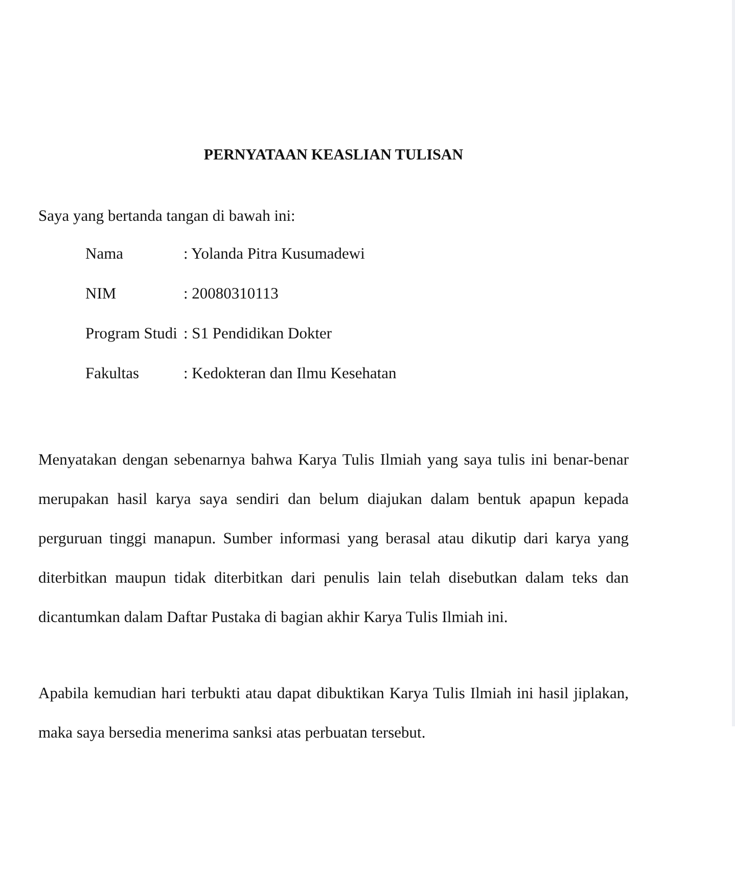PERNYATAAN KEASLIAN TULISAN
Saya yang bertanda tangan di bawah ini:
| Nama | : Yolanda Pitra Kusumadewi |
| NIM | : 20080310113 |
| Program Studi | : S1 Pendidikan Dokter |
| Fakultas | : Kedokteran dan Ilmu Kesehatan |
Menyatakan dengan sebenarnya bahwa Karya Tulis Ilmiah yang saya tulis ini benar-benar merupakan hasil karya saya sendiri dan belum diajukan dalam bentuk apapun kepada perguruan tinggi manapun. Sumber informasi yang berasal atau dikutip dari karya yang diterbitkan maupun tidak diterbitkan dari penulis lain telah disebutkan dalam teks dan dicantumkan dalam Daftar Pustaka di bagian akhir Karya Tulis Ilmiah ini.
Apabila kemudian hari terbukti atau dapat dibuktikan Karya Tulis Ilmiah ini hasil jiplakan, maka saya bersedia menerima sanksi atas perbuatan tersebut.